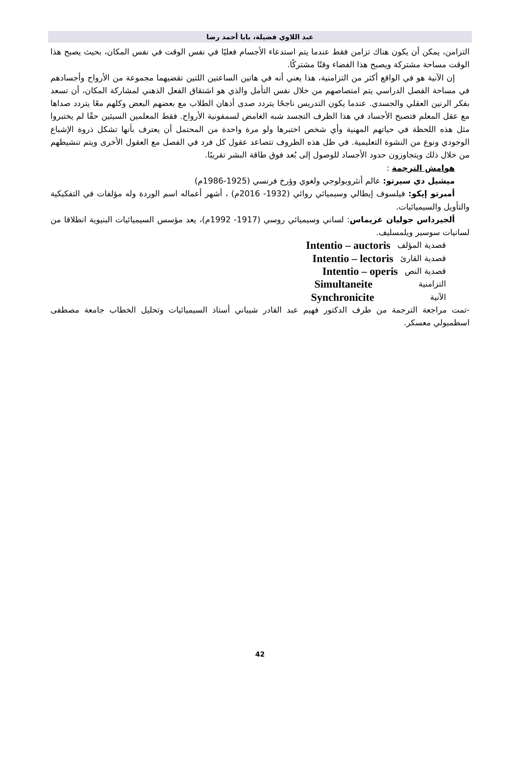عبد اللاوي فضيلة، بابا أحمد رضا
التزامن، يمكن أن يكون هناك تزامن فقط عندما يتم استدعاء الأجسام فعليًا في نفس الوقت في نفس المكان، بحيث يصبح هذا الوقت مساحة مشتركة ويصبح هذا الفضاء وقتًا مشتركًا.
إن الآنية هو في الواقع أكثر من التزامنية، هذا يعني أنه في هاتين الساعتين اللتين تقضيهما مجموعة من الأرواح وأجسادهم في مساحة الفصل الدراسي يتم امتصاصهم من خلال نفس التأمل والذي هو اشتقاق الفعل الذهني لمشاركة المكان، أن تسعد بفكر الرنين العقلي والجسدي. عندما يكون التدريس ناجحًا يتردد صدى أذهان الطلاب مع بعضهم البعض وكلهم معًا يتردد صداها مع عقل المعلم فتصبح الأجساد في هذا الظرف التجسد شبه الغامض لسمفونية الأرواح. فقط المعلمين السيئين حقًا لم يختبروا مثل هذه اللحظة في حياتهم المهنية وأي شخص اختبرها ولو مرة واحدة من المحتمل أن يعترف بأنها تشكل ذروة الإشباع الوجودي ونوع من النشوة التعليمية. في ظل هذه الظروف تتصاعد عقول كل فرد في الفصل مع العقول الأخرى ويتم تنشيطهم من خلال ذلك ويتجاوزون حدود الأجساد للوصول إلى بُعد فوق طاقة البشر تقريبًا.
هوامش الترجمة :
ميشيل دي سيرتو: عالم أنثروبولوجي ولغوي وؤرخ فرنسي (1925-1986م)
أمبرتو إيكو: فيلسوف إيطالي وسيميائي روائي (1932- 2016م) ، أشهر أعماله اسم الوردة وله مؤلفات في التفكيكية والتأويل والسيميائيات.
ألجيرداس جوليان غريماس: لساني وسيميائي روسي (1917- 1992م)، يعد مؤسس السيميائيات البنيوية انطلاقا من لسانيات سوسير ويلمسليف.
قصدية المؤلف Intentio – auctoris
قصدية القارئ Intentio – lectoris
قصدية النص Intentio – operis
التزامنية Simultaneite
الآنية Synchronicite
-تمت مراجعة الترجمة من طرف الدكتور فهيم عبد القادر شيباني أستاذ السيميائيات وتحليل الخطاب جامعة مصطفى اسطمبولي معسكر.
42